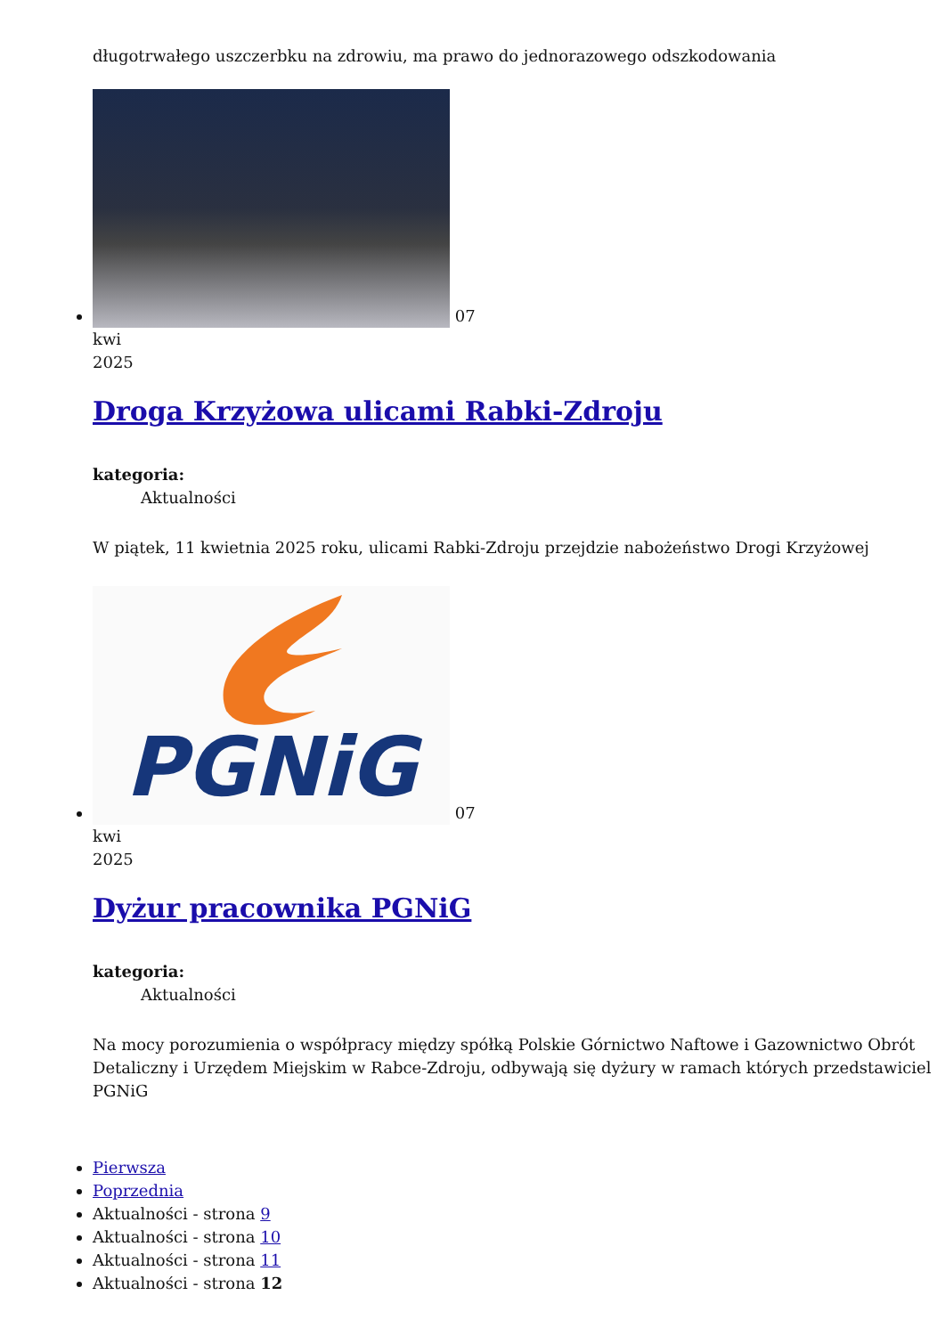długotrwałego uszczerbku na zdrowiu, ma prawo do jednorazowego odszkodowania
07
kwi
2025
Droga Krzyżowa ulicami Rabki-Zdroju
kategoria:
Aktualności
W piątek, 11 kwietnia 2025 roku, ulicami Rabki-Zdroju przejdzie nabożeństwo Drogi Krzyżowej
PGNiG
07
kwi
2025
Dyżur pracownika PGNiG
kategoria:
Aktualności
Na mocy porozumienia o współpracy między spółką Polskie Górnictwo Naftowe i Gazownictwo Obrót Detaliczny i Urzędem Miejskim w Rabce-Zdroju, odbywają się dyżury w ramach których przedstawiciel PGNiG
Pierwsza
Poprzednia
Aktualności - strona 9
Aktualności - strona 10
Aktualności - strona 11
Aktualności - strona 12